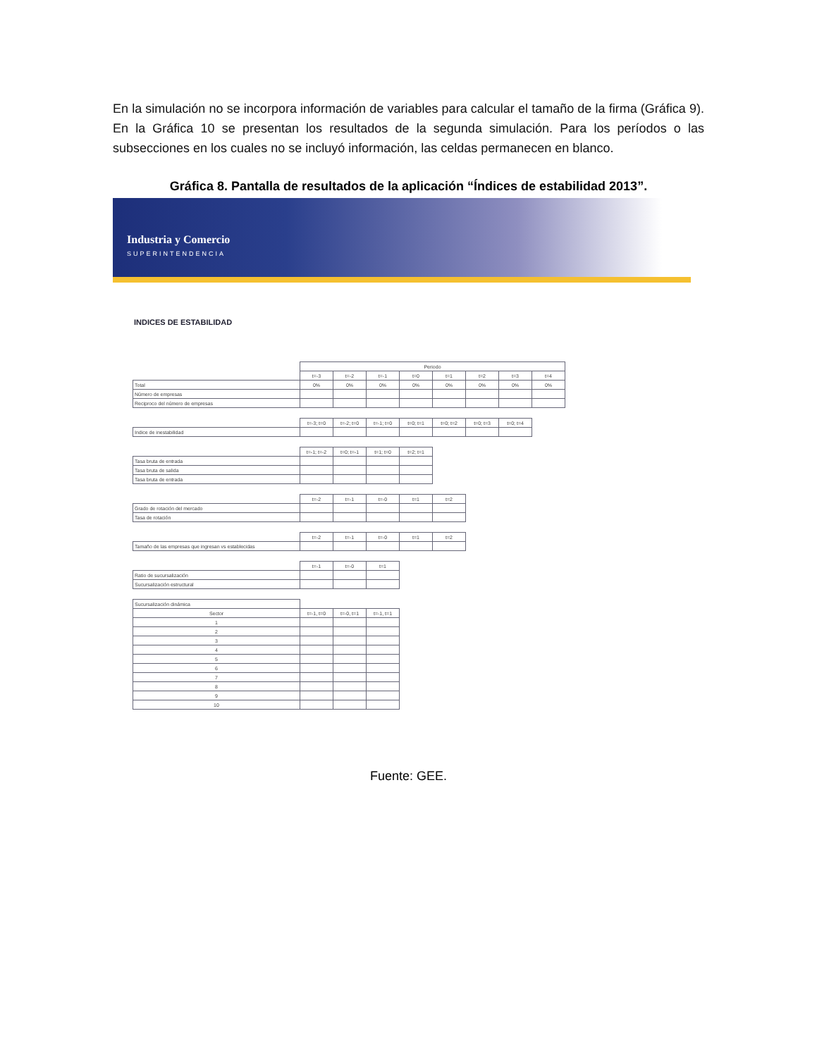En la simulación no se incorpora información de variables para calcular el tamaño de la firma (Gráfica 9). En la Gráfica 10 se presentan los resultados de la segunda simulación. Para los períodos o las subsecciones en los cuales no se incluyó información, las celdas permanecen en blanco.
Gráfica 8. Pantalla de resultados de la aplicación “Índices de estabilidad 2013”.
Industria y Comercio
SUPERINTENDENCIA
INDICES DE ESTABILIDAD
| | Periodo | | | | | | | |
| --- | --- | --- | --- | --- | --- | --- | --- | --- |
| | t=-3 | t=-2 | t=-1 | t=0 | t=1 | t=2 | t=3 | t=4 |
| Total | 0% | 0% | 0% | 0% | 0% | 0% | 0% | 0% |
| Número de empresas | | | | | | | | |
| Reciproco del número de empresas | | | | | | | | |
| | t=-3; t=0 | t=-2; t=0 | t=-1; t=0 | t=0; t=1 | t=0; t=2 | t=0; t=3 | t=0; t=4 |
| --- | --- | --- | --- | --- | --- | --- | --- |
| Indice de inestabilidad | | | | | | | |
| | t=-1; t=-2 | t=0; t=-1 | t=1; t=0 | t=2; t=1 |
| --- | --- | --- | --- | --- |
| Tasa bruta de entrada | | | | |
| Tasa bruta de salida | | | | |
| Tasa bruta de entrada | | | | |
| | t=-2 | t=-1 | t=-0 | t=1 | t=2 |
| --- | --- | --- | --- | --- | --- |
| Grado de rotación del mercado | | | | | |
| Tasa de rotación | | | | | |
| | t=-2 | t=-1 | t=-0 | t=1 | t=2 |
| --- | --- | --- | --- | --- | --- |
| Tamaño de las empresas que ingresan vs establecidas | | | | | |
| | t=-1 | t=-0 | t=1 |
| --- | --- | --- | --- |
| Ratio de sucursalización | | | |
| Sucursalización estructural | | | |
| Sucursalización dinámica | | | |
| Sector | t=-1, t=0 | t=-0, t=1 | t=-1, t=1 |
| 1 | | | |
| 2 | | | |
| 3 | | | |
| 4 | | | |
| 5 | | | |
| 6 | | | |
| 7 | | | |
| 8 | | | |
| 9 | | | |
| 10 | | | |
Fuente: GEE.